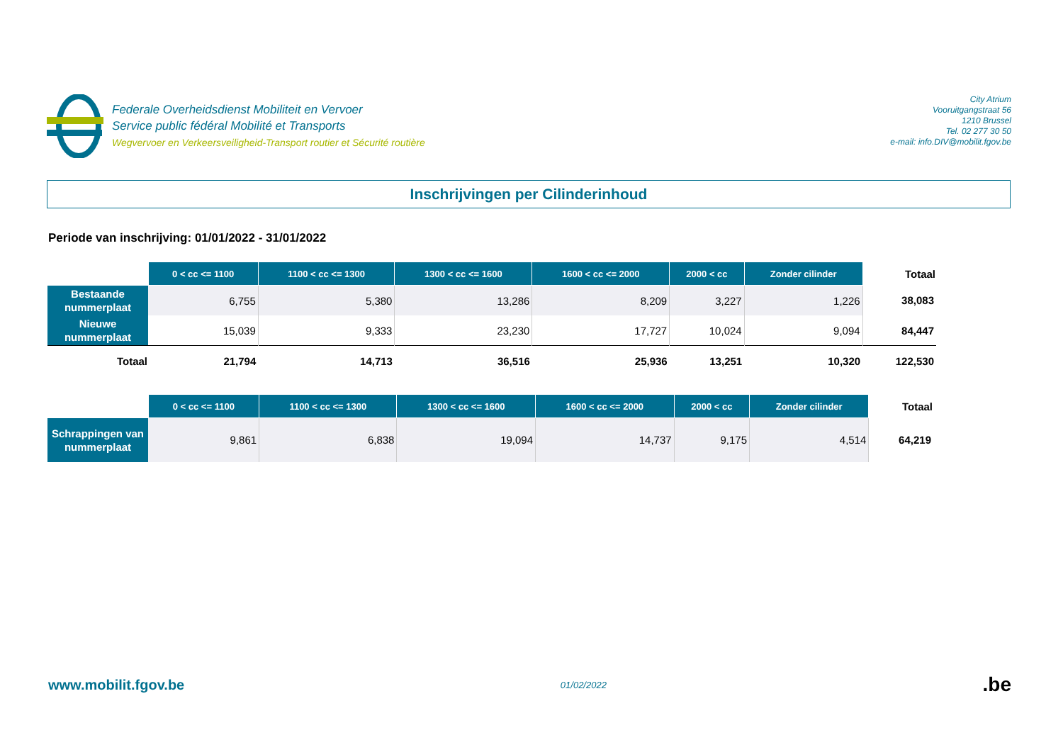Federale Overheidsdienst Mobiliteit en Vervoer
Service public fédéral Mobilité et Transports
Wegvervoer en Verkeersveiligheid-Transport routier et Sécurité routière
City Atrium
Vooruitgangstraat 56
1210 Brussel
Tel. 02 277 30 50
e-mail: info.DIV@mobilit.fgov.be
Inschrijvingen per Cilinderinhoud
Periode van inschrijving: 01/01/2022 - 31/01/2022
| | 0 < cc <= 1100 | 1100 < cc <= 1300 | 1300 < cc <= 1600 | 1600 < cc <= 2000 | 2000 < cc | Zonder cilinder | Totaal |
| --- | --- | --- | --- | --- | --- | --- | --- |
| Bestaande nummerplaat | 6,755 | 5,380 | 13,286 | 8,209 | 3,227 | 1,226 | 38,083 |
| Nieuwe nummerplaat | 15,039 | 9,333 | 23,230 | 17,727 | 10,024 | 9,094 | 84,447 |
| Totaal | 21,794 | 14,713 | 36,516 | 25,936 | 13,251 | 10,320 | 122,530 |
| | 0 < cc <= 1100 | 1100 < cc <= 1300 | 1300 < cc <= 1600 | 1600 < cc <= 2000 | 2000 < cc | Zonder cilinder | Totaal |
| --- | --- | --- | --- | --- | --- | --- | --- |
| Schrappingen van nummerplaat | 9,861 | 6,838 | 19,094 | 14,737 | 9,175 | 4,514 | 64,219 |
www.mobilit.fgov.be
01/02/2022
.be